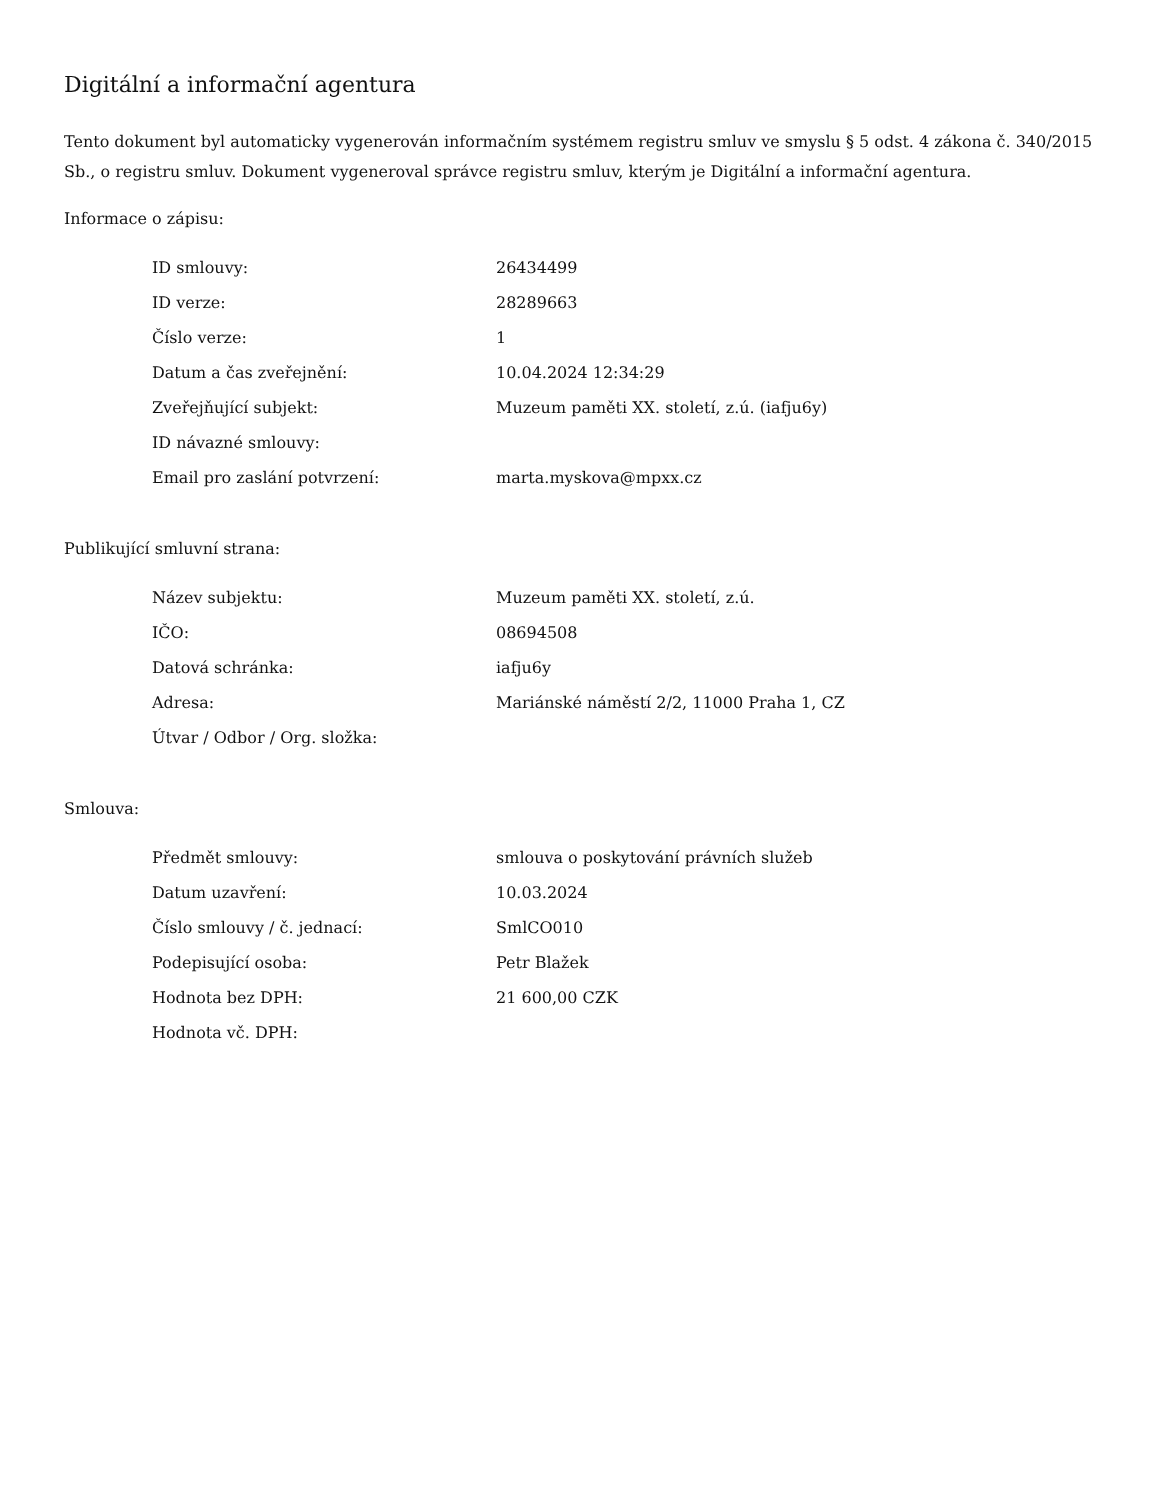Digitální a informační agentura
Tento dokument byl automaticky vygenerován informačním systémem registru smluv ve smyslu § 5 odst. 4 zákona č. 340/2015 Sb., o registru smluv. Dokument vygeneroval správce registru smluv, kterým je Digitální a informační agentura.
Informace o zápisu:
| ID smlouvy: | 26434499 |
| ID verze: | 28289663 |
| Číslo verze: | 1 |
| Datum a čas zveřejnění: | 10.04.2024 12:34:29 |
| Zveřejňující subjekt: | Muzeum paměti XX. století, z.ú. (iafju6y) |
| ID návazné smlouvy: | |
| Email pro zaslání potvrzení: | marta.myskova@mpxx.cz |
Publikující smluvní strana:
| Název subjektu: | Muzeum paměti XX. století, z.ú. |
| IČO: | 08694508 |
| Datová schránka: | iafju6y |
| Adresa: | Mariánské náměstí 2/2, 11000 Praha 1, CZ |
| Útvar / Odbor / Org. složka: | |
Smlouva:
| Předmět smlouvy: | smlouva o poskytování právních služeb |
| Datum uzavření: | 10.03.2024 |
| Číslo smlouvy / č. jednací: | SmlCO010 |
| Podepisující osoba: | Petr Blažek |
| Hodnota bez DPH: | 21 600,00 CZK |
| Hodnota vč. DPH: | |